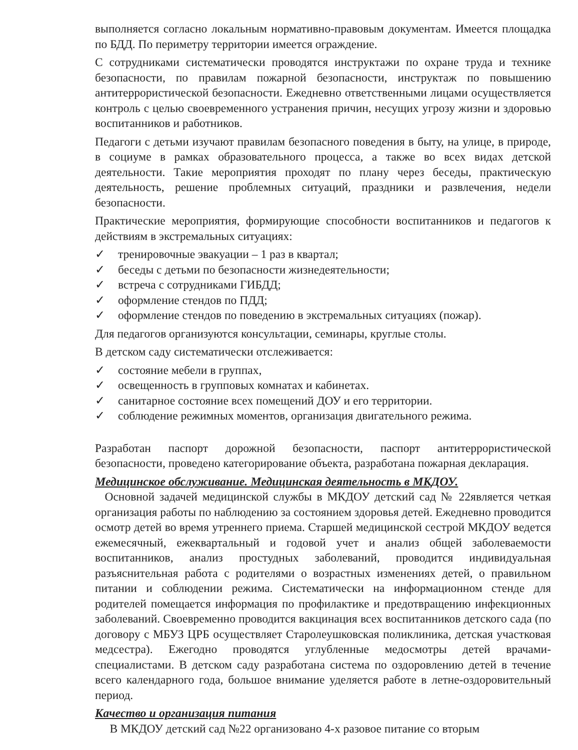выполняется согласно локальным нормативно-правовым документам. Имеется площадка по БДД. По периметру территории имеется ограждение.
С сотрудниками систематически проводятся инструктажи по охране труда и технике безопасности, по правилам пожарной безопасности, инструктаж по повышению антитеррористической безопасности. Ежедневно ответственными лицами осуществляется контроль с целью своевременного устранения причин, несущих угрозу жизни и здоровью воспитанников и работников.
Педагоги с детьми изучают правилам безопасного поведения в быту, на улице, в природе, в социуме в рамках образовательного процесса, а также во всех видах детской деятельности. Такие мероприятия проходят по плану через беседы, практическую деятельность, решение проблемных ситуаций, праздники и развлечения, недели безопасности.
Практические мероприятия, формирующие способности воспитанников и педагогов к действиям в экстремальных ситуациях:
✓ тренировочные эвакуации – 1 раз в квартал;
✓ беседы с детьми по безопасности жизнедеятельности;
✓ встреча с сотрудниками ГИБДД;
✓ оформление стендов по ПДД;
✓ оформление стендов по поведению в экстремальных ситуациях (пожар).
Для педагогов организуются консультации, семинары, круглые столы.
В детском саду систематически отслеживается:
✓ состояние мебели в группах,
✓ освещенность в групповых комнатах и кабинетах.
✓ санитарное состояние всех помещений ДОУ и его территории.
✓ соблюдение режимных моментов, организация двигательного режима.
Разработан паспорт дорожной безопасности, паспорт антитеррористической безопасности, проведено категорирование объекта, разработана пожарная декларация.
Медицинское обслуживание. Медицинская деятельность в МКДОУ.
Основной задачей медицинской службы в МКДОУ детский сад № 22является четкая организация работы по наблюдению за состоянием здоровья детей. Ежедневно проводится осмотр детей во время утреннего приема. Старшей медицинской сестрой МКДОУ ведется ежемесячный, ежеквартальный и годовой учет и анализ общей заболеваемости воспитанников, анализ простудных заболеваний, проводится индивидуальная разъяснительная работа с родителями о возрастных изменениях детей, о правильном питании и соблюдении режима. Систематически на информационном стенде для родителей помещается информация по профилактике и предотвращению инфекционных заболеваний. Своевременно проводится вакцинация всех воспитанников детского сада (по договору с МБУЗ ЦРБ осуществляет Старолеушковская поликлиника, детская участковая медсестра). Ежегодно проводятся углубленные медосмотры детей врачами-специалистами. В детском саду разработана система по оздоровлению детей в течение всего календарного года, большое внимание уделяется работе в летне-оздоровительный период.
Качество и организация питания
В МКДОУ детский сад №22 организовано 4-х разовое питание со вторым